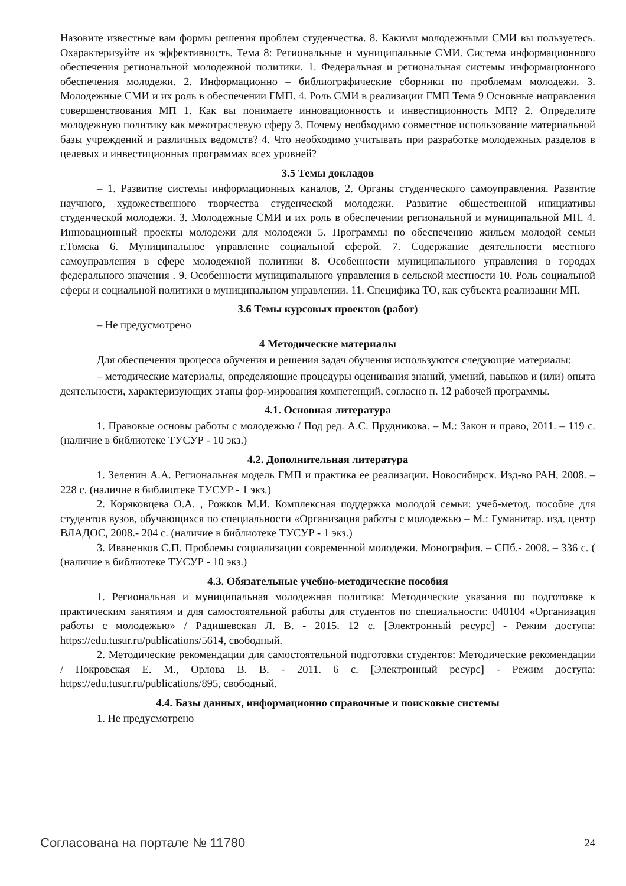Назовите известные вам формы решения проблем студенчества. 8. Какими молодежными СМИ вы пользуетесь. Охарактеризуйте их эффективность. Тема 8: Региональные и муниципальные СМИ. Система информационного обеспечения региональной молодежной политики. 1. Федеральная и региональная системы информационного обеспечения молодежи. 2. Информационно – библиографические сборники по проблемам молодежи. 3. Молодежные СМИ и их роль в обеспечении ГМП. 4. Роль СМИ в реализации ГМП Тема 9 Основные направления совершенствования МП 1. Как вы понимаете инновационность и инвестиционность МП? 2. Определите молодежную политику как межотраслевую сферу 3. Почему необходимо совместное использование материальной базы учреждений и различных ведомств? 4. Что необходимо учитывать при разработке молодежных разделов в целевых и инвестиционных программах всех уровней?
3.5 Темы докладов
– 1. Развитие системы информационных каналов, 2. Органы студенческого самоуправления. Развитие научного, художественного творчества студенческой молодежи. Развитие общественной инициативы студенческой молодежи. 3. Молодежные СМИ и их роль в обеспечении региональной и муниципальной МП. 4. Инновационный проекты молодежи для молодежи 5. Программы по обеспечению жильем молодой семьи г.Томска 6. Муниципальное управление социальной сферой. 7. Содержание деятельности местного самоуправления в сфере молодежной политики 8. Особенности муниципального управления в городах федерального значения . 9. Особенности муниципального управления в сельской местности 10. Роль социальной сферы и социальной политики в муниципальном управлении. 11. Специфика ТО, как субъекта реализации МП.
3.6 Темы курсовых проектов (работ)
– Не предусмотрено
4 Методические материалы
Для обеспечения процесса обучения и решения задач обучения используются следующие материалы:
– методические материалы, определяющие процедуры оценивания знаний, умений, навыков и (или) опыта деятельности, характеризующих этапы фор-мирования компетенций, согласно п. 12 рабочей программы.
4.1. Основная литература
1. Правовые основы работы с молодежью / Под ред. А.С. Прудникова. – М.: Закон и право, 2011. – 119 с. (наличие в библиотеке ТУСУР - 10 экз.)
4.2. Дополнительная литература
1. Зеленин А.А. Региональная модель ГМП и практика ее реализации. Новосибирск. Изд-во РАН, 2008. – 228 с. (наличие в библиотеке ТУСУР - 1 экз.)
2. Коряковцева О.А. , Рожков М.И. Комплексная поддержка молодой семьи: учеб-метод. пособие для студентов вузов, обучающихся по специальности «Организация работы с молодежью – М.: Гуманитар. изд. центр ВЛАДОС, 2008.- 204 с. (наличие в библиотеке ТУСУР - 1 экз.)
3. Иваненков С.П. Проблемы социализации современной молодежи. Монография. – СПб.- 2008. – 336 с. ( (наличие в библиотеке ТУСУР - 10 экз.)
4.3. Обязательные учебно-методические пособия
1. Региональная и муниципальная молодежная политика: Методические указания по подготовке к практическим занятиям и для самостоятельной работы для студентов по специальности: 040104 «Организация работы с молодежью» / Радишевская Л. В. - 2015. 12 с. [Электронный ресурс] - Режим доступа: https://edu.tusur.ru/publications/5614, свободный.
2. Методические рекомендации для самостоятельной подготовки студентов: Методические рекомендации / Покровская Е. М., Орлова В. В. - 2011. 6 с. [Электронный ресурс] - Режим доступа: https://edu.tusur.ru/publications/895, свободный.
4.4. Базы данных, информационно справочные и поисковые системы
1. Не предусмотрено
Согласована на портале № 11780 24